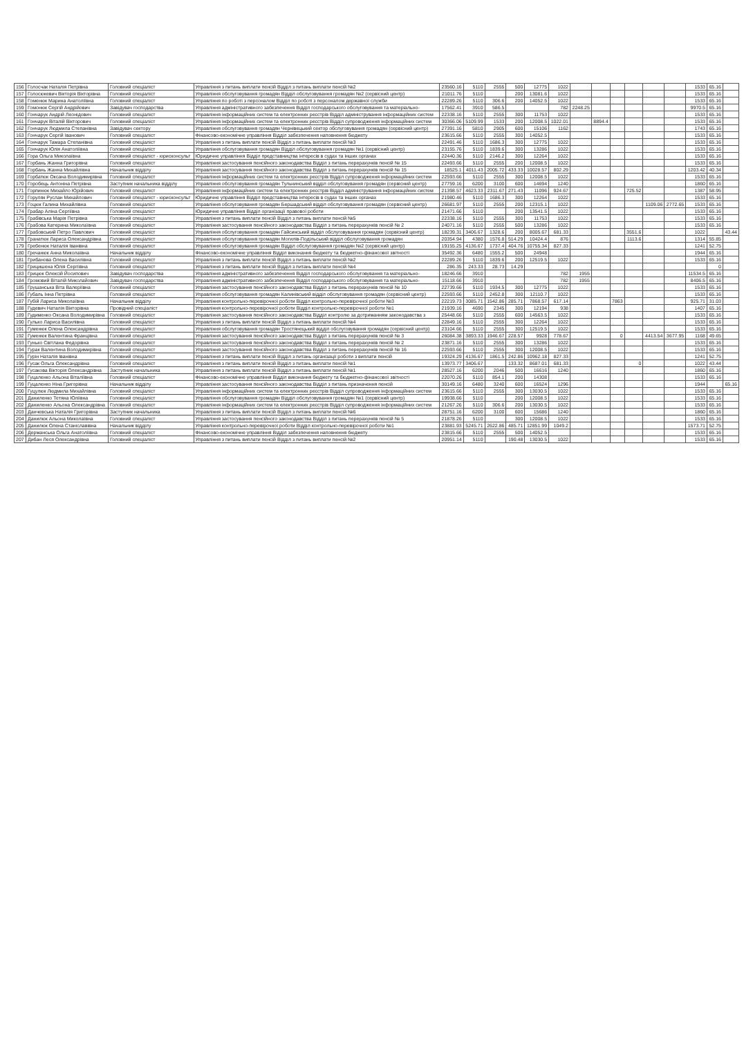| 156 | Голосчак Наталія Петрівна | Головний спеціаліст | Управління з питань виплати пенсій Відділ з питань виплати пенсій №2 | 23560.16 | 5110 | 2555 | 500 | 12775 | 1022 | | | | | | | 1533 | 65.16 | |
| 157 | Голосюкевич Вікторія Вікторівна | Головний спеціаліст | Управління обслуговування громадян Відділ обслуговування громадян №2 (сервісний центр) | 21011.76 | 5110 | | 200 | 13081.6 | 1022 | | | | | | | 1533 | 65.16 | |
| 158 | Гоменюк Марина Анатоліївна | Головний спеціаліст | Управління по роботі з персоналом Відділ по роботі з персоналом державної служби | 22289.26 | 5110 | 306.6 | 200 | 14052.5 | 1022 | | | | | | | 1533 | 65.16 | |
| 159 | Гомонюк Сергій Андрійович | Завідувач господарства | Управління адміністративного забезпечення Відділ господарського обслуговування та матеріально- | 17562.41 | 3910 | 586.5 | | | 782 | 2248.25 | | | | | | 9970.5 | 65.16 | |
| 160 | Гончарук Андрій Леонідович | Головний спеціаліст | Управління інформаційних систем та електронних реєстрів Відділ адміністрування інформаційних систем | 22338.16 | 5110 | 2555 | 300 | 11753 | 1022 | | | | | | | 1533 | 65.16 | |
| 161 | Гончарук Віталій Вікторович | Головний спеціаліст | Управління інформаційних систем та електронних реєстрів Відділ супроводження інформаційних систем | 30366.06 | 5109.99 | 1533 | 200 | 12008.5 | 1022.01 | | 8894.4 | | | | | 1533 | 65.16 | |
| 162 | Гончарук Людмила Степанівна | Завідувач сектору | Управління обслуговування громадян Чернівецький сектор обслуговування громадян (сервісний центр) | 27391.16 | 5810 | 2905 | 600 | 15106 | 1162 | | | | | | | 1743 | 65.16 | |
| 163 | Гончарук Сергій Іванович | Головний спеціаліст | Фінансово-економічне управління Відділ забезпечення наповнення бюджету | 23615.66 | 5110 | 2555 | 300 | 14052.5 | | | | | | | | 1533 | 65.16 | |
| 164 | Гончарук Тамара Степанівна | Головний спеціаліст | Управління з питань виплати пенсій Відділ з питань виплати пенсій №3 | 22491.46 | 5110 | 1686.3 | 300 | 12775 | 1022 | | | | | | | 1533 | 65.16 | |
| 165 | Гончарук Юлія Анатоліївна | Головний спеціаліст | Управління обслуговування громадян Відділ обслуговування громадян №1 (сервісний центр) | 23155.76 | 5110 | 1839.6 | 300 | 13286 | 1022 | | | | | | | 1533 | 65.16 | |
| 166 | Гора Ольга Миколаївна | Головний спеціаліст - юрисконсульт | Юридичне управління Відділ представництва інтересів в судах та інших органах | 22440.36 | 5110 | 2146.2 | 300 | 12264 | 1022 | | | | | | | 1533 | 65.16 | |
| 167 | Горбань Жанна Григорівна | Головний спеціаліст | Управління застосування пенсійного законодавства Відділ з питань перерахунків пенсій № 15 | 22493.66 | 5110 | 2555 | 200 | 12008.5 | 1022 | | | | | | | 1533 | 65.16 | |
| 168 | Горбань Жанна Михайлівна | Начальник відділу | Управління застосування пенсійного законодавства Відділ з питань перерахунків пенсій № 15 | 18525.1 | 4011.43 | 2005.72 | 433.33 | 10028.57 | 802.29 | | | | | | | 1203.42 | 40.34 | |
| 169 | Горбатюк Оксана Володимирівна | Головний спеціаліст | Управління інформаційних систем та електронних реєстрів Відділ супроводження інформаційних систем | 22593.66 | 5110 | 2555 | 300 | 12008.5 | 1022 | | | | | | | 1533 | 65.16 | |
| 170 | Горобець Антоніна Петрівна | Заступник начальника відділу | Управління обслуговування громадян Тульчинський відділ обслуговування громадян (сервісний центр) | 27759.16 | 6200 | 3100 | 600 | 14694 | 1240 | | | | | | | 1860 | 65.16 | |
| 171 | Горпинюк Михайло Юрійович | Головний спеціаліст | Управління інформаційних систем та електронних реєстрів Відділ адміністрування інформаційних систем | 21398.57 | 4623.33 | 2311.67 | 271.43 | 11096 | 924.67 | | | | 725.52 | | | 1387 | 58.95 | |
| 172 | Горуляк Руслан Михайлович | Головний спеціаліст - юрисконсульт | Юридичне управління Відділ представництва інтересів в судах та інших органах | 21980.46 | 5110 | 1686.3 | 300 | 12264 | 1022 | | | | | | | 1533 | 65.16 | |
| 173 | Гоцюк Галина Михайлівна | Головний спеціаліст | Управління обслуговування громадян Бершадський відділ обслуговування громадян (сервісний центр) | 26681.97 | 5110 | 2555 | 200 | 12315.1 | 1022 | | | | | 1109.06 | 2772.65 | 1533 | 65.16 | |
| 174 | Грабар Аліна Сергіївна | Головний спеціаліст | Юридичне управління Відділ організації правової роботи | 21471.66 | 5110 | | 200 | 13541.5 | 1022 | | | | | | | 1533 | 65.16 | |
| 175 | Грабівська Марія Петрівна | Головний спеціаліст | Управління з питань виплати пенсій Відділ з питань виплати пенсій №5 | 22338.16 | 5110 | 2555 | 300 | 11753 | 1022 | | | | | | | 1533 | 65.16 | |
| 176 | Грабова Катерина Миколаївна | Головний спеціаліст | Управління застосування пенсійного законодавства Відділ з питань перерахунків пенсій № 2 | 24071.16 | 5110 | 2555 | 500 | 13286 | 1022 | | | | | | | 1533 | 65.16 | |
| 177 | Грабовський Петро Павлович | Головний спеціаліст | Управління обслуговування громадян Гайсинський відділ обслуговування громадян (сервісний центр) | 18239.31 | 3406.67 | 1328.6 | 200 | 8005.67 | 681.33 | | | | 3551.6 | | | 1022 | | 43.44 |
| 178 | Гранатюк Лариса Олександрівна | Головний спеціаліст | Управління обслуговування громадян Могилів-Подільський відділ обслуговування громадян | 20354.94 | 4380 | 1576.8 | 514.29 | 10424.4 | 876 | | | | 1113.6 | | | 1314 | 55.85 | |
| 179 | Гребенюк Наталія Іванівна | Головний спеціаліст | Управління обслуговування громадян Відділ обслуговування громадян №2 (сервісний центр) | 19155.25 | 4136.67 | 1737.4 | 404.76 | 10755.34 | 827.33 | | | | | | | 1241 | 52.75 | |
| 180 | Гречанюк Анна Миколаївна | Начальник відділу | Фінансово-економічне управління Відділ виконання бюджету та бюджетно-фінансової звітності | 35492.36 | 6480 | 1555.2 | 500 | 24948 | | | | | | | | 1944 | 65.16 | |
| 181 | Грибанова Олена Василівна | Головний спеціаліст | Управління з питань виплати пенсій Відділ з питань виплати пенсій №2 | 22289.26 | 5110 | 1839.6 | 200 | 12519.5 | 1022 | | | | | | | 1533 | 65.16 | |
| 182 | Грицишена Юлія Сергіївна | Головний спеціаліст | Управління з питань виплати пенсій Відділ з питань виплати пенсій №4 | 286.35 | 243.33 | 28.73 | 14.29 | | | | | | | | | | 0 | |
| 183 | Грицюк Олексій Йосипович | Завідувач господарства | Управління адміністративного забезпечення Відділ господарського обслуговування та матеріально- | 18246.66 | 3910 | | | | 782 | 1955 | | | | | | 11534.5 | 65.16 | |
| 184 | Громовий Віталій Миколайович | Завідувач господарства | Управління адміністративного забезпечення Відділ господарського обслуговування та матеріально- | 15118.66 | 3910 | | | | 782 | 1955 | | | | | | 8406.5 | 65.16 | |
| 185 | Грушанська Віта Валеріївна | Головний спеціаліст | Управління застосування пенсійного законодавства Відділ з питань перерахунків пенсій № 10 | 22739.66 | 5110 | 1934.5 | 300 | 12775 | 1022 | | | | | | | 1533 | 65.16 | |
| 186 | Губаль Інна Петрівна | Головний спеціаліст | Управління обслуговування громадян Калинівський відділ обслуговування громадян (сервісний центр) | 22593.66 | 5110 | 2452.8 | 300 | 12110.7 | 1022 | | | | | | | 1533 | 65.16 | |
| 187 | Губій Лариса Миколаївна | Начальник відділу | Управління контрольно-перевірочної роботи Відділ контрольно-перевірочної роботи №3 | 22219.73 | 3085.71 | 1542.86 | 285.71 | 7868.57 | 617.14 | | | 7863 | | | | 925.71 | 31.03 | |
| 188 | Гудевич Наталія Вікторівна | Провідний спеціаліст | Управління контрольно-перевірочної роботи Відділ контрольно-перевірочної роботи №1 | 21939.16 | 4690 | 2345 | 300 | 12194 | 938 | | | | | | | 1407 | 65.16 | |
| 189 | Гудименко Оксана Володимирівна | Головний спеціаліст | Управління застосування пенсійного законодавства Відділ контролю за дотриманням законодавства з | 25448.66 | 5110 | 2555 | 600 | 14563.5 | 1022 | | | | | | | 1533 | 65.16 | |
| 190 | Гулько Лариса Василівна | Головний спеціаліст | Управління з питань виплати пенсій Відділ з питань виплати пенсій №4 | 22849.16 | 5110 | 2555 | 300 | 12264 | 1022 | | | | | | | 1533 | 65.16 | |
| 191 | Гуменюк Олена Олександрівна | Головний спеціаліст | Управління обслуговування громадян Тростянецький відділ обслуговування громадян (сервісний центр) | 23104.66 | 5110 | 2555 | 300 | 12519.5 | 1022 | | | | | | | 1533 | 65.16 | |
| 192 | Гуменюк Валентина Францівна | Головний спеціаліст | Управління застосування пенсійного законодавства Відділ з питань перерахунків пенсій № 3 | 26084.38 | 3893.33 | 1946.67 | 228.57 | 9928 | 778.67 | | | 0 | | 4413.54 | 3677.95 | 1168 | 49.65 | |
| 193 | Гунько Світлана Федорівна | Головний спеціаліст | Управління застосування пенсійного законодавства Відділ з питань перерахунків пенсій № 2 | 23871.16 | 5110 | 2555 | 300 | 13286 | 1022 | | | | | | | 1533 | 65.16 | |
| 194 | Гурак Валентина Володимирівна | Головний спеціаліст | Управління застосування пенсійного законодавства Відділ з питань перерахунків пенсій № 16 | 22593.66 | 5110 | 2555 | 300 | 12008.5 | 1022 | | | | | | | 1533 | 65.16 | |
| 195 | Гурін Наталія Іванівна | Головний спеціаліст | Управління з питань виплати пенсій Відділ з питань організації роботи з виплати пенсій | 19324.29 | 4136.67 | 1861.5 | 242.86 | 10962.18 | 827.33 | | | | | | | 1241 | 52.75 | |
| 196 | Гусак Ольга Олександрівна | Головний спеціаліст | Управління з питань виплати пенсій Відділ з питань виплати пенсій №1 | 13973.77 | 3406.67 | | 133.32 | 8687.01 | 681.33 | | | | 0 | | | 1022 | 43.44 | |
| 197 | Гусакова Вікторія Олександрівна | Заступник начальника | Управління з питань виплати пенсій Відділ з питань виплати пенсій №1 | 28527.16 | 6200 | 2046 | 500 | 16616 | 1240 | | | | | | | 1860 | 65.16 | |
| 198 | Гуцаленко Альона Віталіївна | Головний спеціаліст | Фінансово-економічне управління Відділ виконання бюджету та бюджетно-фінансової звітності | 22070.26 | 5110 | 854.1 | 200 | 14308 | | | | | | | | 1533 | 65.16 | |
| 199 | Гуцаленко Ніна Григорівна | Начальник відділу | Управління застосування пенсійного законодавства Відділ з питань призначення пенсій | 30149.16 | 6480 | 3240 | 600 | 16524 | 1296 | | | | | | | 1944 | | 65.16 |
| 200 | Гуцулюк Людмила Михайлівна | Головний спеціаліст | Управління інформаційних систем та електронних реєстрів Відділ супроводження інформаційних систем | 23615.66 | 5110 | 2555 | 300 | 13030.5 | 1022 | | | | | | | 1533 | 65.16 | |
| 201 | Даниленко Тетяна Юліївна | Головний спеціаліст | Управління обслуговування громадян Відділ обслуговування громадян №1 (сервісний центр) | 19938.66 | 5110 | | 200 | 12008.5 | 1022 | | | | | | | 1533 | 65.16 | |
| 202 | Даниленко Альона Олександрівна | Головний спеціаліст | Управління інформаційних систем та електронних реєстрів Відділ супроводження інформаційних систем | 21267.26 | 5110 | 306.6 | 200 | 13030.5 | 1022 | | | | | | | 1533 | 65.16 | |
| 203 | Данчевська Наталія Григорівна | Заступник начальника | Управління з питань виплати пенсій Відділ з питань виплати пенсій №6 | 28751.16 | 6200 | 3100 | 600 | 15686 | 1240 | | | | | | | 1860 | 65.16 | |
| 204 | Данилюк Альона Миколаївна | Головний спеціаліст | Управління застосування пенсійного законодавства Відділ з питань перерахунків пенсій № 5 | 21878.26 | 5110 | | 300 | 12008.5 | 1022 | | | | | | | 1533 | 65.16 | |
| 205 | Данилюк Олена Станіславівна | Начальник відділу | Управління контрольно-перевірочної роботи Відділ контрольно-перевірочної роботи №1 | 23881.93 | 5245.71 | 2622.86 | 485.71 | 12851.99 | 1049.2 | | | | | | | 1573.71 | 52.75 | |
| 206 | Дерманська Ольга Анатоліївна | Головний спеціаліст | Фінансово-економічне управління Відділ забезпечення наповнення бюджету | 23815.66 | 5110 | 2555 | 500 | 14052.5 | | | | | | | | 1533 | 65.16 | |
| 207 | Дибан Леся Олександрівна | Головний спеціаліст | Управління з питань виплати пенсій Відділ з питань виплати пенсій №2 | 20951.14 | 5110 | | 190.48 | 13030.5 | 1022 | | | | | | | 1533 | 65.16 | |